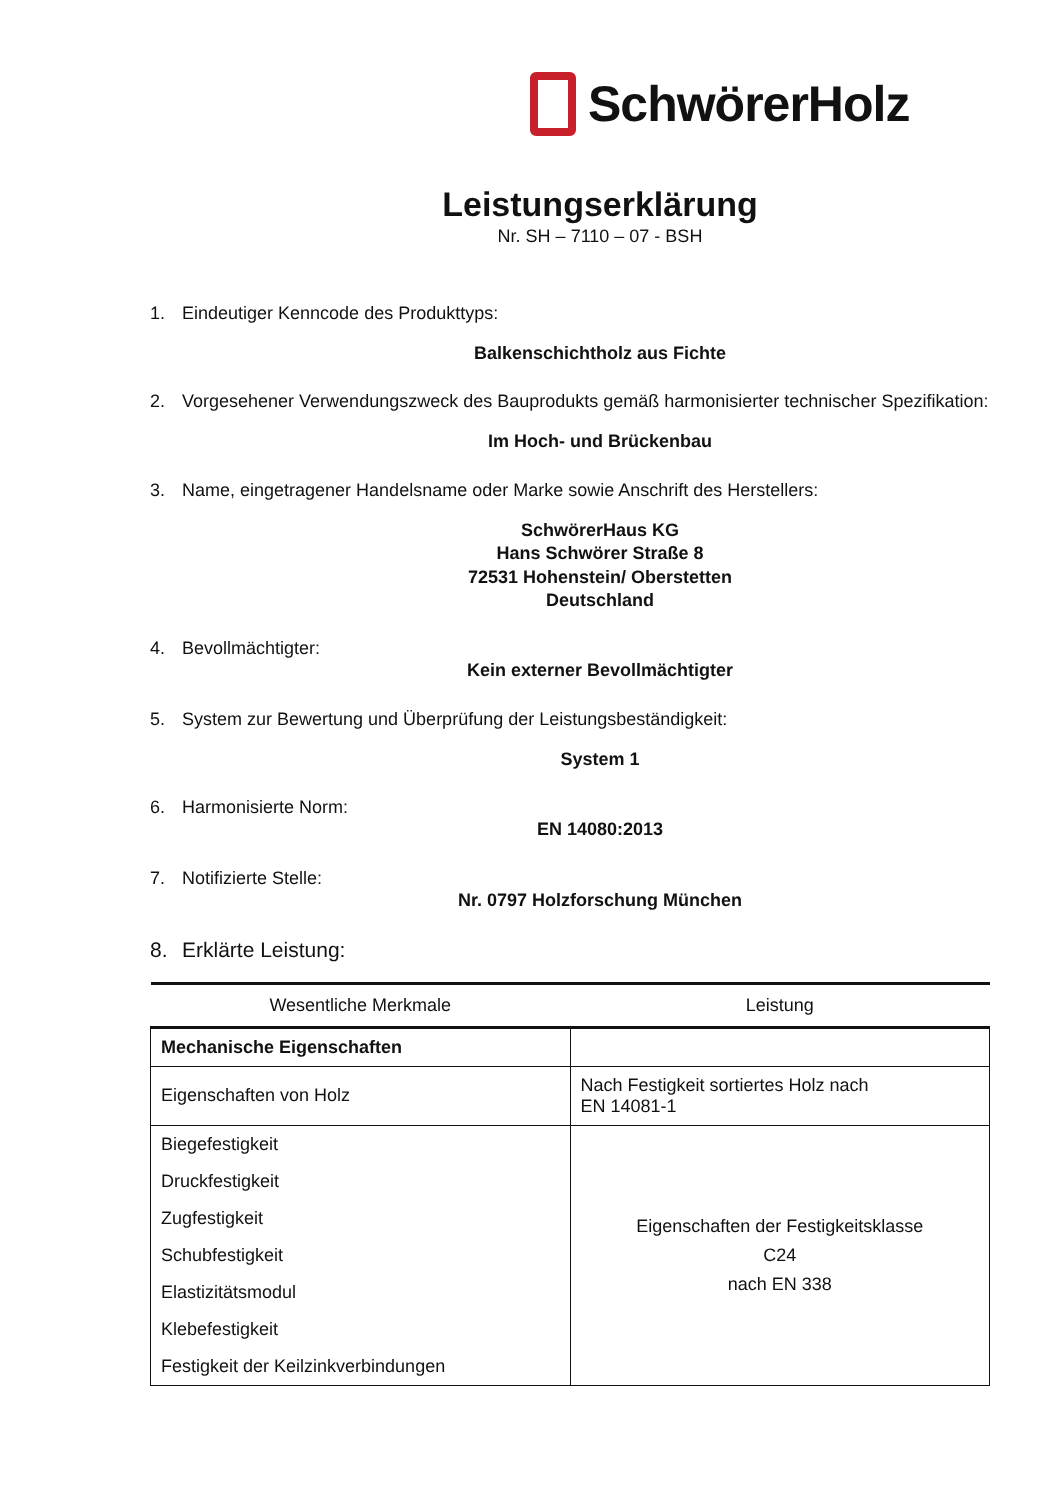SchwörerHolz
Leistungserklärung
Nr. SH – 7110 – 07 - BSH
1. Eindeutiger Kenncode des Produkttyps:
Balkenschichtholz aus Fichte
2. Vorgesehener Verwendungszweck des Bauprodukts gemäß harmonisierter technischer Spezifikation:
Im Hoch- und Brückenbau
3. Name, eingetragener Handelsname oder Marke sowie Anschrift des Herstellers:
SchwörerHaus KG
Hans Schwörer Straße 8
72531 Hohenstein/ Oberstetten
Deutschland
4. Bevollmächtigter:
Kein externer Bevollmächtigter
5. System zur Bewertung und Überprüfung der Leistungsbeständigkeit:
System 1
6. Harmonisierte Norm:
EN 14080:2013
7. Notifizierte Stelle:
Nr. 0797 Holzforschung München
8. Erklärte Leistung:
| Wesentliche Merkmale | Leistung |
| --- | --- |
| Mechanische Eigenschaften | |
| Eigenschaften von Holz | Nach Festigkeit sortiertes Holz nach EN 14081-1 |
| Biegefestigkeit Druckfestigkeit Zugfestigkeit Schubfestigkeit Elastizitätsmodul Klebefestigkeit Festigkeit der Keilzinkverbindungen | Eigenschaften der Festigkeitsklasse C24 nach EN 338 |